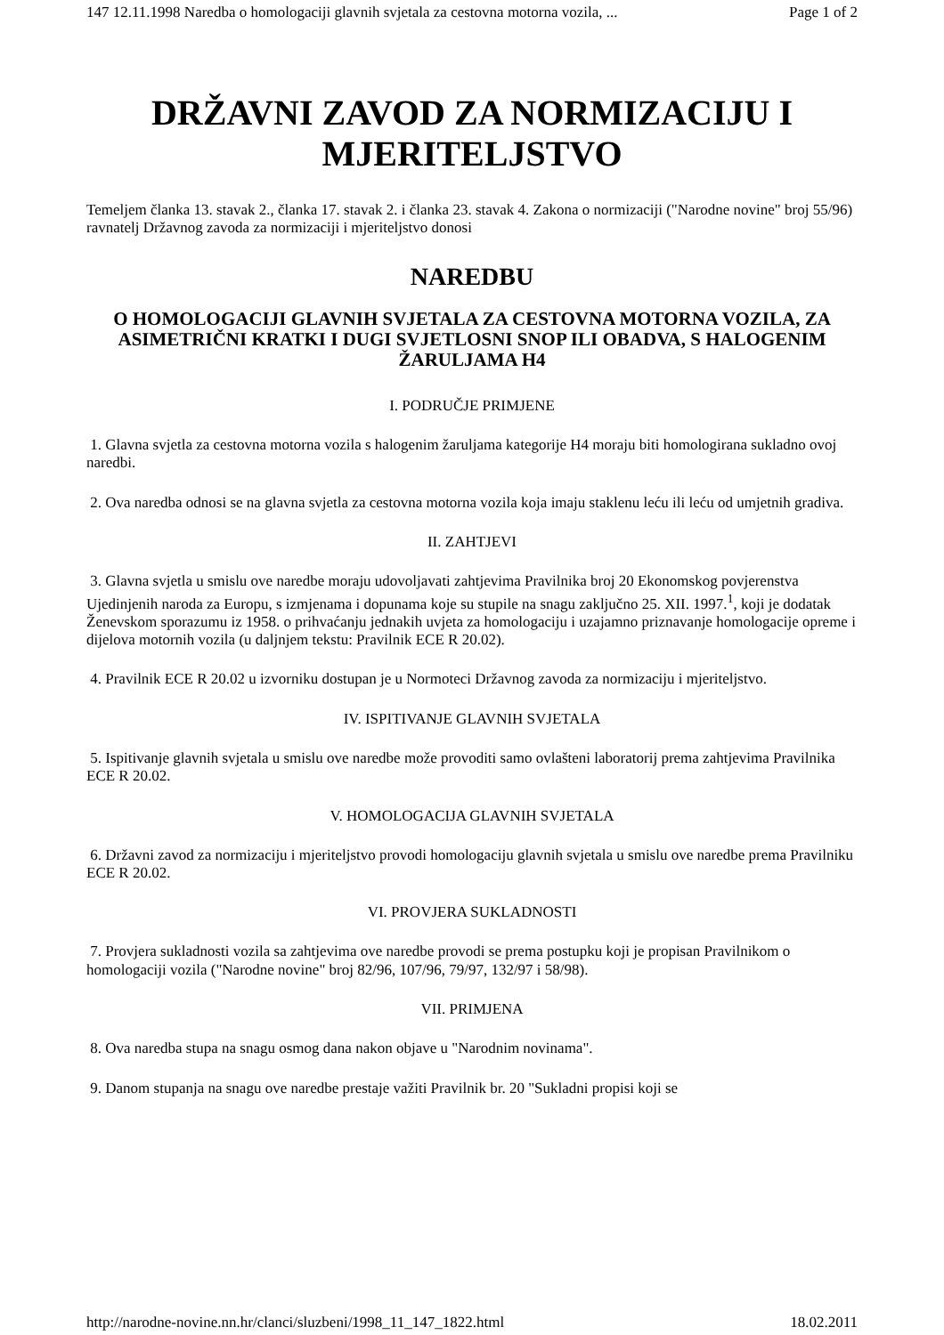147 12.11.1998 Naredba o homologaciji glavnih svjetala za cestovna motorna vozila, ... Page 1 of 2
DRŽAVNI ZAVOD ZA NORMIZACIJU I MJERITELJSTVO
Temeljem članka 13. stavak 2., članka 17. stavak 2. i članka 23. stavak 4. Zakona o normizaciji ("Narodne novine" broj 55/96) ravnatelj Državnog zavoda za normizaciji i mjeriteljstvo donosi
NAREDBU
O HOMOLOGACIJI GLAVNIH SVJETALA ZA CESTOVNA MOTORNA VOZILA, ZA ASIMETRIČNI KRATKI I DUGI SVJETLOSNI SNOP ILI OBADVA, S HALOGENIM ŽARULJAMA H4
I. PODRUČJE PRIMJENE
1. Glavna svjetla za cestovna motorna vozila s halogenim žaruljama kategorije H4 moraju biti homologirana sukladno ovoj naredbi.
2. Ova naredba odnosi se na glavna svjetla za cestovna motorna vozila koja imaju staklenu leću ili leću od umjetnih gradiva.
II. ZAHTJEVI
3. Glavna svjetla u smislu ove naredbe moraju udovoljavati zahtjevima Pravilnika broj 20 Ekonomskog povjerenstva Ujedinjenih naroda za Europu, s izmjenama i dopunama koje su stupile na snagu zaključno 25. XII. 1997.<sup>1</sup>, koji je dodatak Ženevskom sporazumu iz 1958. o prihvaćanju jednakih uvjeta za homologaciju i uzajamno priznavanje homologacije opreme i dijelova motornih vozila (u daljnjem tekstu: Pravilnik ECE R 20.02).
4. Pravilnik ECE R 20.02 u izvorniku dostupan je u Normoteci Državnog zavoda za normizaciju i mjeriteljstvo.
IV. ISPITIVANJE GLAVNIH SVJETALA
5. Ispitivanje glavnih svjetala u smislu ove naredbe može provoditi samo ovlašteni laboratorij prema zahtjevima Pravilnika ECE R 20.02.
V. HOMOLOGACIJA GLAVNIH SVJETALA
6. Državni zavod za normizaciju i mjeriteljstvo provodi homologaciju glavnih svjetala u smislu ove naredbe prema Pravilniku ECE R 20.02.
VI. PROVJERA SUKLADNOSTI
7. Provjera sukladnosti vozila sa zahtjevima ove naredbe provodi se prema postupku koji je propisan Pravilnikom o homologaciji vozila ("Narodne novine" broj 82/96, 107/96, 79/97, 132/97 i 58/98).
VII. PRIMJENA
8. Ova naredba stupa na snagu osmog dana nakon objave u "Narodnim novinama".
9. Danom stupanja na snagu ove naredbe prestaje važiti Pravilnik br. 20 "Sukladni propisi koji se
http://narodne-novine.nn.hr/clanci/sluzbeni/1998_11_147_1822.html 18.02.2011